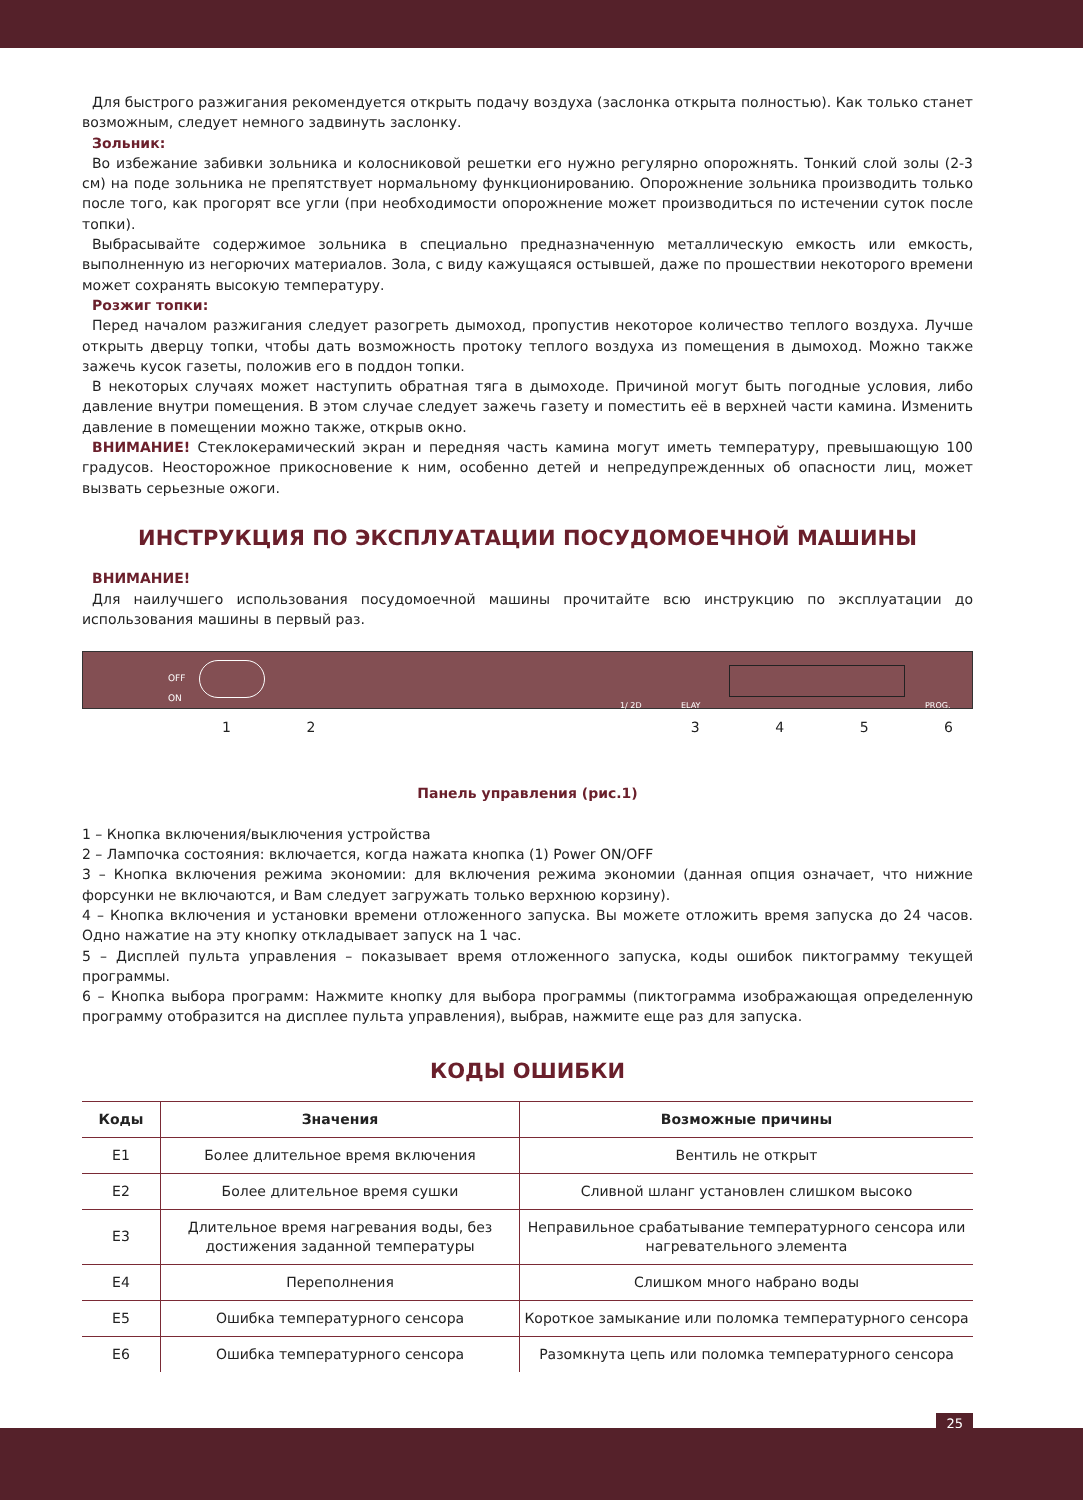Для быстрого разжигания рекомендуется открыть подачу воздуха (заслонка открыта полностью). Как только станет возможным, следует немного задвинуть заслонку.
Зольник:
Во избежание забивки зольника и колосниковой решетки его нужно регулярно опорожнять. Тонкий слой золы (2-3 см) на поде зольника не препятствует нормальному функционированию. Опорожнение зольника производить только после того, как прогорят все угли (при необходимости опорожнение может производиться по истечении суток после топки).
Выбрасывайте содержимое зольника в специально предназначенную металлическую емкость или емкость, выполненную из негорючих материалов. Зола, с виду кажущаяся остывшей, даже по прошествии некоторого времени может сохранять высокую температуру.
Розжиг топки:
Перед началом разжигания следует разогреть дымоход, пропустив некоторое количество теплого воздуха. Лучше открыть дверцу топки, чтобы дать возможность протоку теплого воздуха из помещения в дымоход. Можно также зажечь кусок газеты, положив его в поддон топки.
В некоторых случаях может наступить обратная тяга в дымоходе. Причиной могут быть погодные условия, либо давление внутри помещения. В этом случае следует зажечь газету и поместить её в верхней части камина. Изменить давление в помещении можно также, открыв окно.
ВНИМАНИЕ! Стеклокерамический экран и передняя часть камина могут иметь температуру, превышающую 100 градусов. Неосторожное прикосновение к ним, особенно детей и непредупрежденных об опасности лиц, может вызвать серьезные ожоги.
ИНСТРУКЦИЯ ПО ЭКСПЛУАТАЦИИ ПОСУДОМОЕЧНОЙ МАШИНЫ
ВНИМАНИЕ!
Для наилучшего использования посудомоечной машины прочитайте всю инструкцию по эксплуатации до использования машины в первый раз.
OFF
ON
1/ 2D ELAY PROG.
123456
Панель управления (рис.1)
1 – Кнопка включения/выключения устройства
2 – Лампочка состояния: включается, когда нажата кнопка (1) Power ON/OFF
3 – Кнопка включения режима экономии: для включения режима экономии (данная опция означает, что нижние форсунки не включаются, и Вам следует загружать только верхнюю корзину).
4 – Кнопка включения и установки времени отложенного запуска. Вы можете отложить время запуска до 24 часов. Одно нажатие на эту кнопку откладывает запуск на 1 час.
5 – Дисплей пульта управления – показывает время отложенного запуска, коды ошибок пиктограмму текущей программы.
6 – Кнопка выбора программ: Нажмите кнопку для выбора программы (пиктограмма изображающая определенную программу отобразится на дисплее пульта управления), выбрав, нажмите еще раз для запуска.
КОДЫ ОШИБКИ
| Коды | Значения | Возможные причины |
| --- | --- | --- |
| E1 | Более длительное время включения | Вентиль не открыт |
| E2 | Более длительное время сушки | Сливной шланг установлен слишком высоко |
| E3 | Длительное время нагревания воды, без достижения заданной температуры | Неправильное срабатывание температурного сенсора или нагревательного элемента |
| E4 | Переполнения | Слишком много набрано воды |
| E5 | Ошибка температурного сенсора | Короткое замыкание или поломка температурного сенсора |
| E6 | Ошибка температурного сенсора | Разомкнута цепь или поломка температурного сенсора |
25